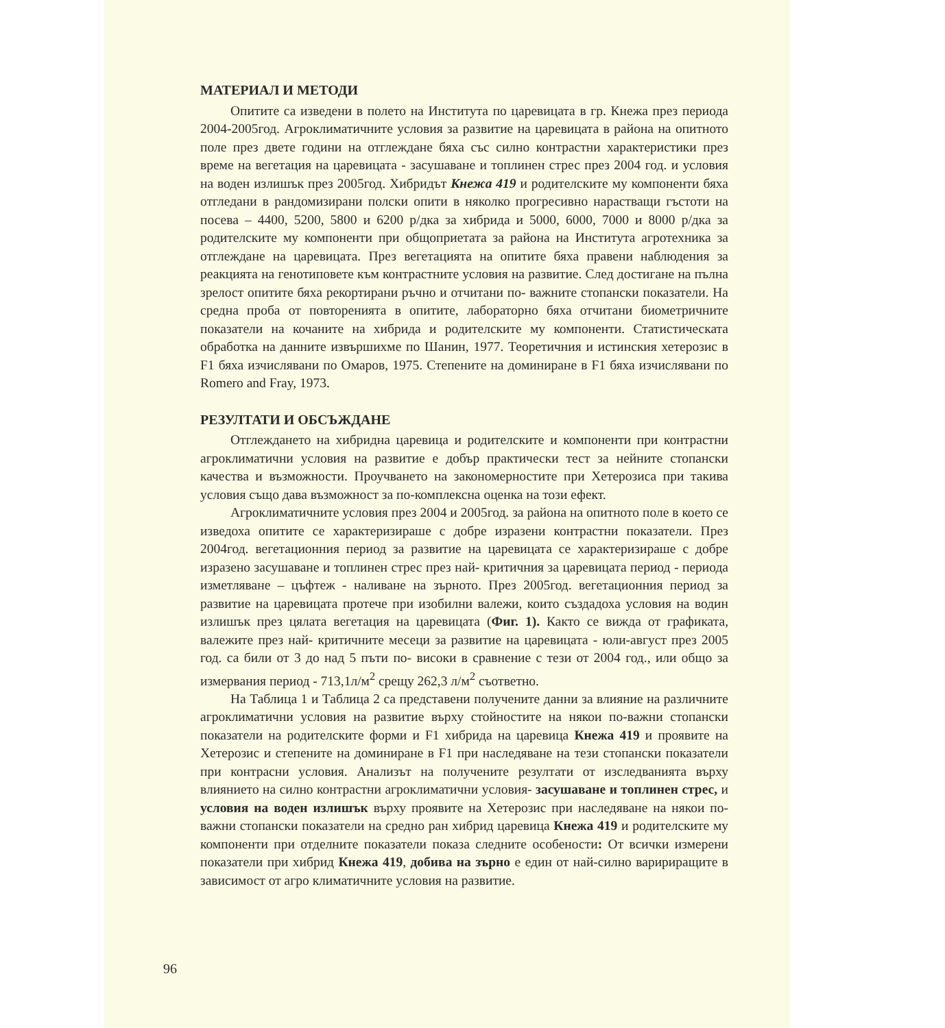МАТЕРИАЛ И МЕТОДИ
Опитите са изведени в полето на Института по царевицата в гр. Кнежа през периода 2004-2005год. Агроклиматичните условия за развитие на царевицата в района на опитното поле през двете години на отглеждане бяха със силно контрастни характеристики през време на вегетация на царевицата - засушаване и топлинен стрес през 2004 год. и условия на воден излишък през 2005год. Хибридът Кнежа 419 и родителските му компоненти бяха отгледани в рандомизирани полски опити в няколко прогресивно нарастващи гъстоти на посева – 4400, 5200, 5800 и 6200 р/дка за хибрида и 5000, 6000, 7000 и 8000 р/дка за родителските му компоненти при общоприетата за района на Института агротехника за отглеждане на царевицата. През вегетацията на опитите бяха правени наблюдения за реакцията на генотиповете към контрастните условия на развитие. След достигане на пълна зрелост опитите бяха рекортирани ръчно и отчитани по- важните стопански показатели. На средна проба от повторенията в опитите, лабораторно бяха отчитани биометричните показатели на кочаните на хибрида и родителските му компоненти. Статистическата обработка на данните извършихме по Шанин, 1977. Теоретичния и истинския хетерозис в F1 бяха изчислявани по Омаров, 1975. Степените на доминиране в F1 бяха изчислявани по Romero and Fray, 1973.
РЕЗУЛТАТИ И ОБСЪЖДАНЕ
Отглеждането на хибридна царевица и родителските и компоненти при контрастни агроклиматични условия на развитие е добър практически тест за нейните стопански качества и възможности. Проучването на закономерностите при Хетерозиса при такива условия също дава възможност за по-комплексна оценка на този ефект.
Агроклиматичните условия през 2004 и 2005год. за района на опитното поле в което се изведоха опитите се характеризираше с добре изразени контрастни показатели. През 2004год. вегетационния период за развитие на царевицата се характеризираше с добре изразено засушаване и топлинен стрес през най- критичния за царевицата период - периода изметляване – цъфтеж - наливане на зърното. През 2005год. вегетационния период за развитие на царевицата протече при изобилни валежи, които създадоха условия на водин излишък през цялата вегетация на царевицата (Фиг. 1). Както се вижда от графиката, валежите през най- критичните месеци за развитие на царевицата - юли-август през 2005 год. са били от 3 до над 5 пъти по- високи в сравнение с тези от 2004 год., или общо за измервания период - 713,1л/м<sup>2</sup> срещу 262,3 л/м<sup>2</sup> съответно.
На Таблица 1 и Таблица 2 са представени получените данни за влияние на различните агроклиматични условия на развитие върху стойностите на някои по-важни стопански показатели на родителските форми и F1 хибрида на царевица Кнежа 419 и проявите на Хетерозис и степените на доминиране в F1 при наследяване на тези стопански показатели при контрасни условия. Анализът на получените резултати от изследванията върху влиянието на силно контрастни агроклиматични условия- засушаване и топлинен стрес, и условия на воден излишък върху проявите на Хетерозис при наследяване на някои по- важни стопански показатели на средно ран хибрид царевица Кнежа 419 и родителските му компоненти при отделните показатели показа следните особености: От всички измерени показатели при хибрид Кнежа 419, добива на зърно е един от най-силно варириращите в зависимост от агро климатичните условия на развитие.
96